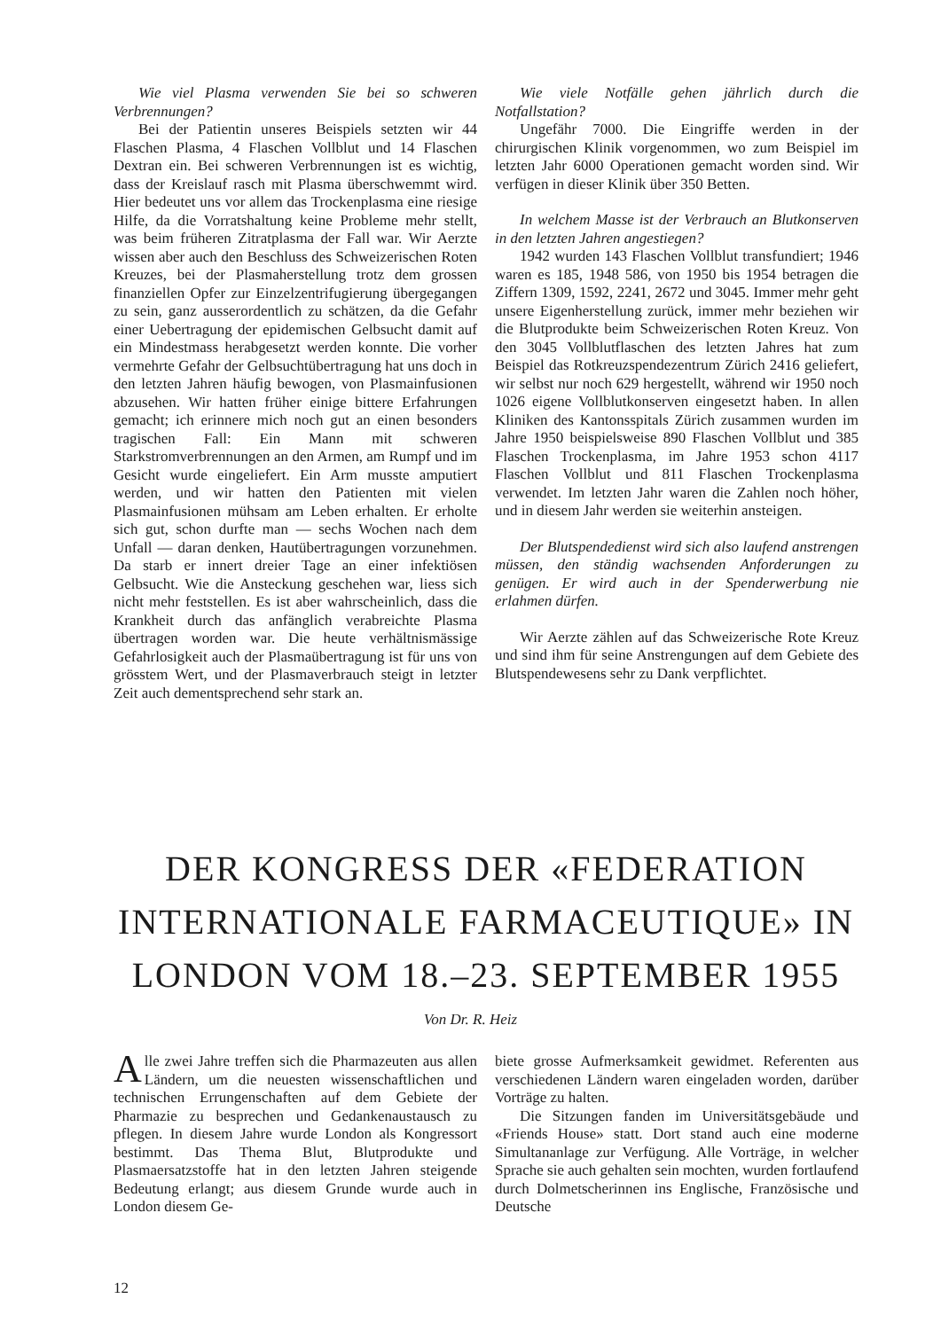Wie viel Plasma verwenden Sie bei so schweren Verbrennungen?
Bei der Patientin unseres Beispiels setzten wir 44 Flaschen Plasma, 4 Flaschen Vollblut und 14 Flaschen Dextran ein. Bei schweren Verbrennungen ist es wichtig, dass der Kreislauf rasch mit Plasma überschwemmt wird. Hier bedeutet uns vor allem das Trockenplasma eine riesige Hilfe, da die Vorratshaltung keine Probleme mehr stellt, was beim früheren Zitratplasma der Fall war. Wir Aerzte wissen aber auch den Beschluss des Schweizerischen Roten Kreuzes, bei der Plasmaherstellung trotz dem grossen finanziellen Opfer zur Einzelzentrifugierung übergegangen zu sein, ganz ausserordentlich zu schätzen, da die Gefahr einer Uebertragung der epidemischen Gelbsucht damit auf ein Mindestmass herabgesetzt werden konnte. Die vorher vermehrte Gefahr der Gelbsuchtübertragung hat uns doch in den letzten Jahren häufig bewogen, von Plasmainfusionen abzusehen. Wir hatten früher einige bittere Erfahrungen gemacht; ich erinnere mich noch gut an einen besonders tragischen Fall: Ein Mann mit schweren Starkstromverbrennungen an den Armen, am Rumpf und im Gesicht wurde eingeliefert. Ein Arm musste amputiert werden, und wir hatten den Patienten mit vielen Plasmainfusionen mühsam am Leben erhalten. Er erholte sich gut, schon durfte man — sechs Wochen nach dem Unfall — daran denken, Hautübertragungen vorzunehmen. Da starb er innert dreier Tage an einer infektiösen Gelbsucht. Wie die Ansteckung geschehen war, liess sich nicht mehr feststellen. Es ist aber wahrscheinlich, dass die Krankheit durch das anfänglich verabreichte Plasma übertragen worden war. Die heute verhältnismässige Gefahrlosigkeit auch der Plasmaübertragung ist für uns von grösstem Wert, und der Plasmaverbrauch steigt in letzter Zeit auch dementsprechend sehr stark an.
Wie viele Notfälle gehen jährlich durch die Notfallstation?
Ungefähr 7000. Die Eingriffe werden in der chirurgischen Klinik vorgenommen, wo zum Beispiel im letzten Jahr 6000 Operationen gemacht worden sind. Wir verfügen in dieser Klinik über 350 Betten.
In welchem Masse ist der Verbrauch an Blutkonserven in den letzten Jahren angestiegen?
1942 wurden 143 Flaschen Vollblut transfundiert; 1946 waren es 185, 1948 586, von 1950 bis 1954 betragen die Ziffern 1309, 1592, 2241, 2672 und 3045. Immer mehr geht unsere Eigenherstellung zurück, immer mehr beziehen wir die Blutprodukte beim Schweizerischen Roten Kreuz. Von den 3045 Vollblutflaschen des letzten Jahres hat zum Beispiel das Rotkreuzspendezentrum Zürich 2416 geliefert, wir selbst nur noch 629 hergestellt, während wir 1950 noch 1026 eigene Vollblutkonserven eingesetzt haben. In allen Kliniken des Kantonsspitals Zürich zusammen wurden im Jahre 1950 beispielsweise 890 Flaschen Vollblut und 385 Flaschen Trockenplasma, im Jahre 1953 schon 4117 Flaschen Vollblut und 811 Flaschen Trockenplasma verwendet. Im letzten Jahr waren die Zahlen noch höher, und in diesem Jahr werden sie weiterhin ansteigen.
Der Blutspendedienst wird sich also laufend anstrengen müssen, den ständig wachsenden Anforderungen zu genügen. Er wird auch in der Spenderwerbung nie erlahmen dürfen.
Wir Aerzte zählen auf das Schweizerische Rote Kreuz und sind ihm für seine Anstrengungen auf dem Gebiete des Blutspendewesens sehr zu Dank verpflichtet.
DER KONGRESS DER «FEDERATION INTERNATIONALE FARMACEUTIQUE» IN LONDON VOM 18.–23. SEPTEMBER 1955
Von Dr. R. Heiz
Alle zwei Jahre treffen sich die Pharmazeuten aus allen Ländern, um die neuesten wissenschaftlichen und technischen Errungenschaften auf dem Gebiete der Pharmazie zu besprechen und Gedankenaustausch zu pflegen. In diesem Jahre wurde London als Kongressort bestimmt. Das Thema Blut, Blutprodukte und Plasmaersatzstoffe hat in den letzten Jahren steigende Bedeutung erlangt; aus diesem Grunde wurde auch in London diesem Ge-
biete grosse Aufmerksamkeit gewidmet. Referenten aus verschiedenen Ländern waren eingeladen worden, darüber Vorträge zu halten.
Die Sitzungen fanden im Universitätsgebäude und «Friends House» statt. Dort stand auch eine moderne Simultananlage zur Verfügung. Alle Vorträge, in welcher Sprache sie auch gehalten sein mochten, wurden fortlaufend durch Dolmetscherinnen ins Englische, Französische und Deutsche
12